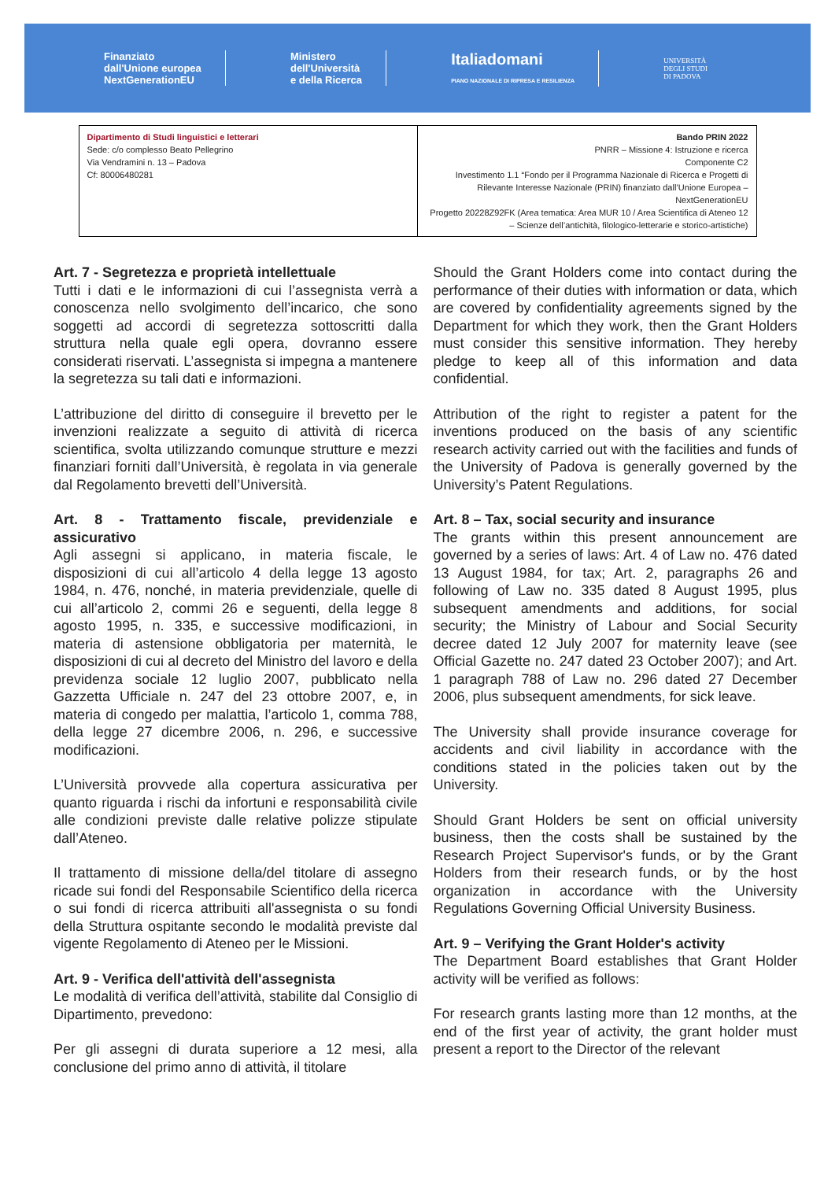Finanziato
dall'Unione europea
NextGenerationEU
Ministero
dell'Università
e della Ricerca
Italiadomani
PIANO NAZIONALE DI RIPRESA E RESILIENZA
UNIVERSITÀ
DEGLI STUDI
DI PADOVA
| Dipartimento di Studi linguistici e letterari Sede: c/o complesso Beato Pellegrino Via Vendramini n. 13 – Padova Cf: 80006480281 | Bando PRIN 2022 PNRR – Missione 4: Istruzione e ricerca Componente C2 Investimento 1.1 “Fondo per il Programma Nazionale di Ricerca e Progetti di Rilevante Interesse Nazionale (PRIN) finanziato dall’Unione Europea – NextGenerationEU Progetto 20228Z92FK (Area tematica: Area MUR 10 / Area Scientifica di Ateneo 12 – Scienze dell’antichità, filologico-letterarie e storico-artistiche) |
Art. 7 - Segretezza e proprietà intellettuale
Tutti i dati e le informazioni di cui l’assegnista verrà a conoscenza nello svolgimento dell’incarico, che sono soggetti ad accordi di segretezza sottoscritti dalla struttura nella quale egli opera, dovranno essere considerati riservati. L’assegnista si impegna a mantenere la segretezza su tali dati e informazioni.
L’attribuzione del diritto di conseguire il brevetto per le invenzioni realizzate a seguito di attività di ricerca scientifica, svolta utilizzando comunque strutture e mezzi finanziari forniti dall’Università, è regolata in via generale dal Regolamento brevetti dell’Università.
Art. 8 - Trattamento fiscale, previdenziale e assicurativo
Agli assegni si applicano, in materia fiscale, le disposizioni di cui all’articolo 4 della legge 13 agosto 1984, n. 476, nonché, in materia previdenziale, quelle di cui all’articolo 2, commi 26 e seguenti, della legge 8 agosto 1995, n. 335, e successive modificazioni, in materia di astensione obbligatoria per maternità, le disposizioni di cui al decreto del Ministro del lavoro e della previdenza sociale 12 luglio 2007, pubblicato nella Gazzetta Ufficiale n. 247 del 23 ottobre 2007, e, in materia di congedo per malattia, l’articolo 1, comma 788, della legge 27 dicembre 2006, n. 296, e successive modificazioni.
L’Università provvede alla copertura assicurativa per quanto riguarda i rischi da infortuni e responsabilità civile alle condizioni previste dalle relative polizze stipulate dall’Ateneo.
Il trattamento di missione della/del titolare di assegno ricade sui fondi del Responsabile Scientifico della ricerca o sui fondi di ricerca attribuiti all'assegnista o su fondi della Struttura ospitante secondo le modalità previste dal vigente Regolamento di Ateneo per le Missioni.
Art. 9 - Verifica dell'attività dell'assegnista
Le modalità di verifica dell’attività, stabilite dal Consiglio di Dipartimento, prevedono:
Per gli assegni di durata superiore a 12 mesi, alla conclusione del primo anno di attività, il titolare
Should the Grant Holders come into contact during the performance of their duties with information or data, which are covered by confidentiality agreements signed by the Department for which they work, then the Grant Holders must consider this sensitive information. They hereby pledge to keep all of this information and data confidential.
Attribution of the right to register a patent for the inventions produced on the basis of any scientific research activity carried out with the facilities and funds of the University of Padova is generally governed by the University’s Patent Regulations.
Art. 8 – Tax, social security and insurance
The grants within this present announcement are governed by a series of laws: Art. 4 of Law no. 476 dated 13 August 1984, for tax; Art. 2, paragraphs 26 and following of Law no. 335 dated 8 August 1995, plus subsequent amendments and additions, for social security; the Ministry of Labour and Social Security decree dated 12 July 2007 for maternity leave (see Official Gazette no. 247 dated 23 October 2007); and Art. 1 paragraph 788 of Law no. 296 dated 27 December 2006, plus subsequent amendments, for sick leave.
The University shall provide insurance coverage for accidents and civil liability in accordance with the conditions stated in the policies taken out by the University.
Should Grant Holders be sent on official university business, then the costs shall be sustained by the Research Project Supervisor's funds, or by the Grant Holders from their research funds, or by the host organization in accordance with the University Regulations Governing Official University Business.
Art. 9 – Verifying the Grant Holder's activity
The Department Board establishes that Grant Holder activity will be verified as follows:
For research grants lasting more than 12 months, at the end of the first year of activity, the grant holder must present a report to the Director of the relevant